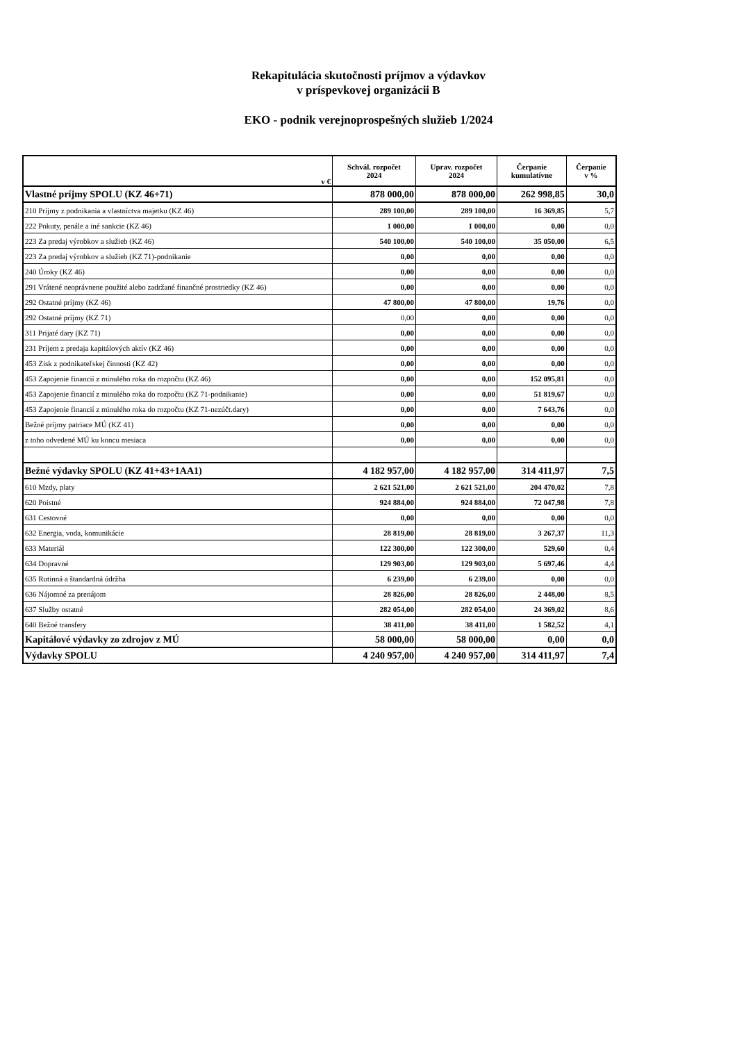Rekapitulácia skutočnosti príjmov a výdavkov
v príspevkovej organizácii B
EKO - podnik verejnoprospešných služieb 1/2024
| v € | Schvál. rozpočet 2024 | Uprav. rozpočet 2024 | Čerpanie kumulatívne | Čerpanie v % |
| --- | --- | --- | --- | --- |
| Vlastné príjmy SPOLU (KZ 46+71) | 878 000,00 | 878 000,00 | 262 998,85 | 30,0 |
| 210 Príjmy z podnikania a vlastníctva majetku (KZ 46) | 289 100,00 | 289 100,00 | 16 369,85 | 5,7 |
| 222 Pokuty, penále a iné sankcie (KZ 46) | 1 000,00 | 1 000,00 | 0,00 | 0,0 |
| 223 Za predaj výrobkov a služieb (KZ 46) | 540 100,00 | 540 100,00 | 35 050,00 | 6,5 |
| 223 Za predaj výrobkov a služieb (KZ 71)-podnikanie | 0,00 | 0,00 | 0,00 | 0,0 |
| 240 Úroky (KZ 46) | 0,00 | 0,00 | 0,00 | 0,0 |
| 291 Vrátené neoprávnene použité alebo zadržané finančné prostriedky (KZ 46) | 0,00 | 0,00 | 0,00 | 0,0 |
| 292 Ostatné príjmy (KZ 46) | 47 800,00 | 47 800,00 | 19,76 | 0,0 |
| 292 Ostatné príjmy (KZ 71) | 0,00 | 0,00 | 0,00 | 0,0 |
| 311 Prijaté dary (KZ 71) | 0,00 | 0,00 | 0,00 | 0,0 |
| 231 Príjem z predaja kapitálových aktív (KZ 46) | 0,00 | 0,00 | 0,00 | 0,0 |
| 453 Zisk z podnikateľskej činnosti (KZ 42) | 0,00 | 0,00 | 0,00 | 0,0 |
| 453 Zapojenie financií z minulého roka do rozpočtu (KZ 46) | 0,00 | 0,00 | 152 095,81 | 0,0 |
| 453 Zapojenie financií z minulého roka do rozpočtu (KZ 71-podnikanie) | 0,00 | 0,00 | 51 819,67 | 0,0 |
| 453 Zapojenie financií z minulého roka do rozpočtu (KZ 71-nezúčt.dary) | 0,00 | 0,00 | 7 643,76 | 0,0 |
| Bežné príjmy patriace MÚ (KZ 41) | 0,00 | 0,00 | 0,00 | 0,0 |
| z toho odvedené MÚ ku koncu mesiaca | 0,00 | 0,00 | 0,00 | 0,0 |
| Bežné výdavky SPOLU (KZ 41+43+1AA1) | 4 182 957,00 | 4 182 957,00 | 314 411,97 | 7,5 |
| 610 Mzdy, platy | 2 621 521,00 | 2 621 521,00 | 204 470,02 | 7,8 |
| 620 Poistné | 924 884,00 | 924 884,00 | 72 047,98 | 7,8 |
| 631 Cestovné | 0,00 | 0,00 | 0,00 | 0,0 |
| 632 Energia, voda, komunikácie | 28 819,00 | 28 819,00 | 3 267,37 | 11,3 |
| 633 Materiál | 122 300,00 | 122 300,00 | 529,60 | 0,4 |
| 634 Dopravné | 129 903,00 | 129 903,00 | 5 697,46 | 4,4 |
| 635 Rutinná a štandardná údržba | 6 239,00 | 6 239,00 | 0,00 | 0,0 |
| 636 Nájomné za prenájom | 28 826,00 | 28 826,00 | 2 448,00 | 8,5 |
| 637 Služby ostatné | 282 054,00 | 282 054,00 | 24 369,02 | 8,6 |
| 640 Bežné transfery | 38 411,00 | 38 411,00 | 1 582,52 | 4,1 |
| Kapitálové výdavky zo zdrojov z MÚ | 58 000,00 | 58 000,00 | 0,00 | 0,0 |
| Výdavky SPOLU | 4 240 957,00 | 4 240 957,00 | 314 411,97 | 7,4 |